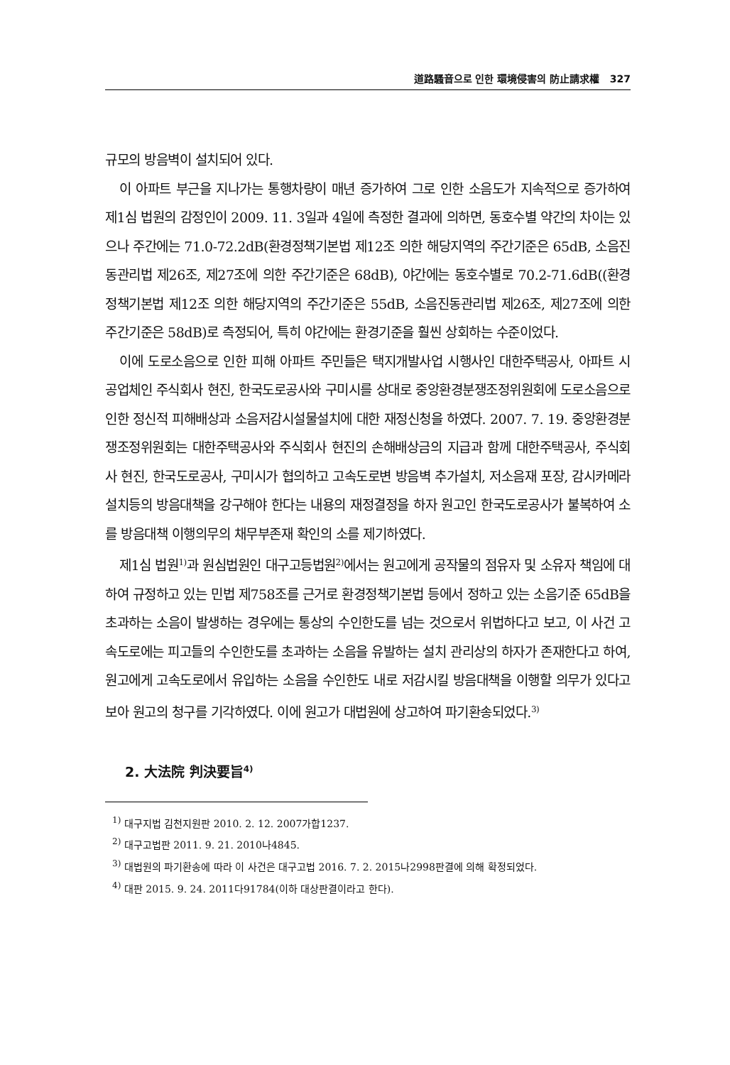道路騷音으로 인한 環境侵害의 防止請求權 327
규모의 방음벽이 설치되어 있다.
이 아파트 부근을 지나가는 통행차량이 매년 증가하여 그로 인한 소음도가 지속적으로 증가하여 제1심 법원의 감정인이 2009. 11. 3일과 4일에 측정한 결과에 의하면, 동호수별 약간의 차이는 있으나 주간에는 71.0-72.2dB(환경정책기본법 제12조 의한 해당지역의 주간기준은 65dB, 소음진동관리법 제26조, 제27조에 의한 주간기준은 68dB), 야간에는 동호수별로 70.2-71.6dB((환경정책기본법 제12조 의한 해당지역의 주간기준은 55dB, 소음진동관리법 제26조, 제27조에 의한 주간기준은 58dB)로 측정되어, 특히 야간에는 환경기준을 훨씬 상회하는 수준이었다.
이에 도로소음으로 인한 피해 아파트 주민들은 택지개발사업 시행사인 대한주택공사, 아파트 시공업체인 주식회사 현진, 한국도로공사와 구미시를 상대로 중앙환경분쟁조정위원회에 도로소음으로 인한 정신적 피해배상과 소음저감시설물설치에 대한 재정신청을 하였다. 2007. 7. 19. 중앙환경분쟁조정위원회는 대한주택공사와 주식회사 현진의 손해배상금의 지급과 함께 대한주택공사, 주식회사 현진, 한국도로공사, 구미시가 협의하고 고속도로변 방음벽 추가설치, 저소음재 포장, 감시카메라 설치등의 방음대책을 강구해야 한다는 내용의 재정결정을 하자 원고인 한국도로공사가 불복하여 소를 방음대책 이행의무의 채무부존재 확인의 소를 제기하였다.
제1심 법원<sup>1)</sup>과 원심법원인 대구고등법원<sup>2)</sup>에서는 원고에게 공작물의 점유자 및 소유자 책임에 대하여 규정하고 있는 민법 제758조를 근거로 환경정책기본법 등에서 정하고 있는 소음기준 65dB을 초과하는 소음이 발생하는 경우에는 통상의 수인한도를 넘는 것으로서 위법하다고 보고, 이 사건 고속도로에는 피고들의 수인한도를 초과하는 소음을 유발하는 설치 관리상의 하자가 존재한다고 하여, 원고에게 고속도로에서 유입하는 소음을 수인한도 내로 저감시킬 방음대책을 이행할 의무가 있다고 보아 원고의 청구를 기각하였다. 이에 원고가 대법원에 상고하여 파기환송되었다.<sup>3)</sup>
2. 大法院 判決要旨<sup>4)</sup>
<sup>1)</sup> 대구지법 김천지원판 2010. 2. 12. 2007가합1237.
<sup>2)</sup> 대구고법판 2011. 9. 21. 2010나4845.
<sup>3)</sup> 대법원의 파기환송에 따라 이 사건은 대구고법 2016. 7. 2. 2015나2998판결에 의해 확정되었다.
<sup>4)</sup> 대판 2015. 9. 24. 2011다91784(이하 대상판결이라고 한다).